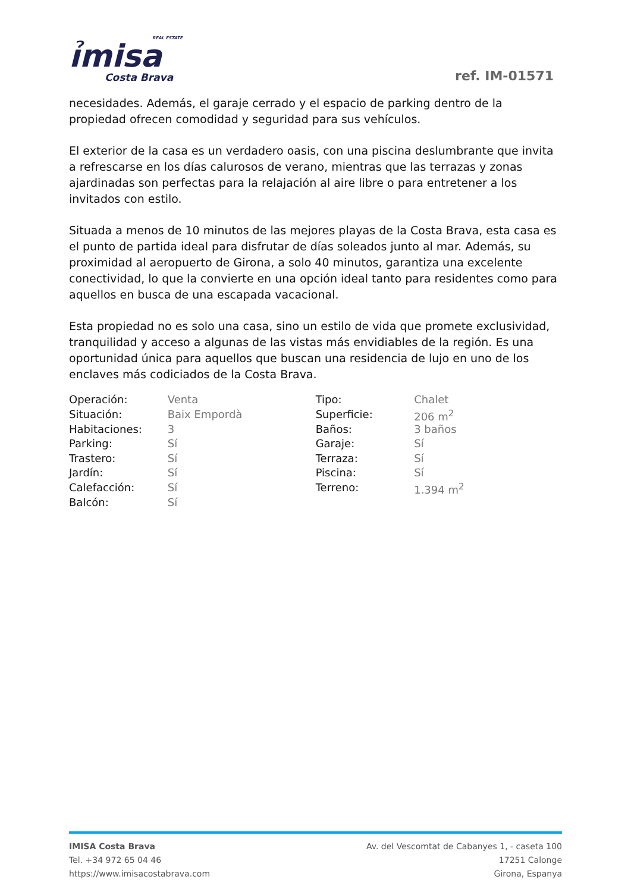REAL ESTATE
ỉmisa
Costa Brava
ref. IM-01571
necesidades. Además, el garaje cerrado y el espacio de parking dentro de la propiedad ofrecen comodidad y seguridad para sus vehículos.
El exterior de la casa es un verdadero oasis, con una piscina deslumbrante que invita a refrescarse en los días calurosos de verano, mientras que las terrazas y zonas ajardinadas son perfectas para la relajación al aire libre o para entretener a los invitados con estilo.
Situada a menos de 10 minutos de las mejores playas de la Costa Brava, esta casa es el punto de partida ideal para disfrutar de días soleados junto al mar. Además, su proximidad al aeropuerto de Girona, a solo 40 minutos, garantiza una excelente conectividad, lo que la convierte en una opción ideal tanto para residentes como para aquellos en busca de una escapada vacacional.
Esta propiedad no es solo una casa, sino un estilo de vida que promete exclusividad, tranquilidad y acceso a algunas de las vistas más envidiables de la región. Es una oportunidad única para aquellos que buscan una residencia de lujo en uno de los enclaves más codiciados de la Costa Brava.
| Operación: | Venta | Tipo: | Chalet |
| Situación: | Baix Empordà | Superficie: | 206 m<sup>2</sup> |
| Habitaciones: | 3 | Baños: | 3 baños |
| Parking: | Sí | Garaje: | Sí |
| Trastero: | Sí | Terraza: | Sí |
| Jardín: | Sí | Piscina: | Sí |
| Calefacción: | Sí | Terreno: | 1.394 m<sup>2</sup> |
| Balcón: | Sí | | |
IMISA Costa Brava
Tel. +34 972 65 04 46
https://www.imisacostabrava.com
Av. del Vescomtat de Cabanyes 1, - caseta 100
17251 Calonge
Girona, Espanya